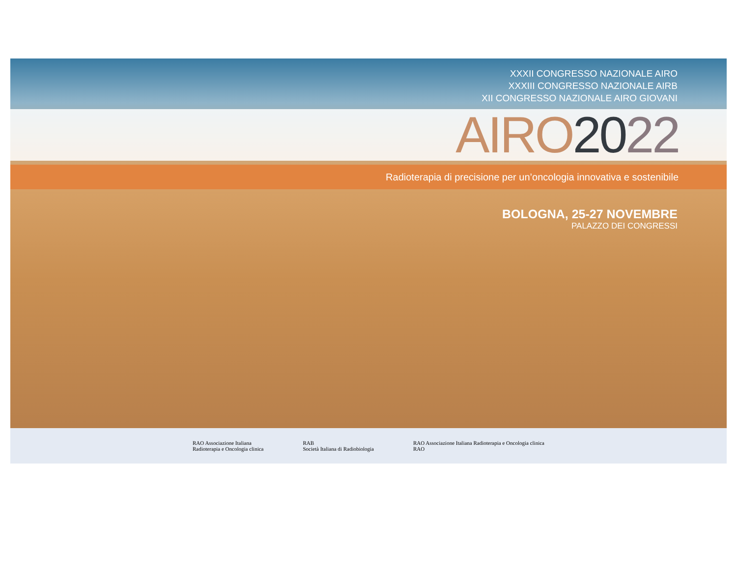XXXII CONGRESSO NAZIONALE AIRO
XXXIII CONGRESSO NAZIONALE AIRB
XII CONGRESSO NAZIONALE AIRO GIOVANI
AIRO 2022
Radioterapia di precisione per un’oncologia innovativa e sostenibile
BOLOGNA, 25-27 NOVEMBRE
PALAZZO DEI CONGRESSI
RAO Associazione Italiana
Radioterapia e Oncologia clinica
RAB
Società Italiana di Radiobiologia
RAO Associazione Italiana Radioterapia e Oncologia clinica
RAO